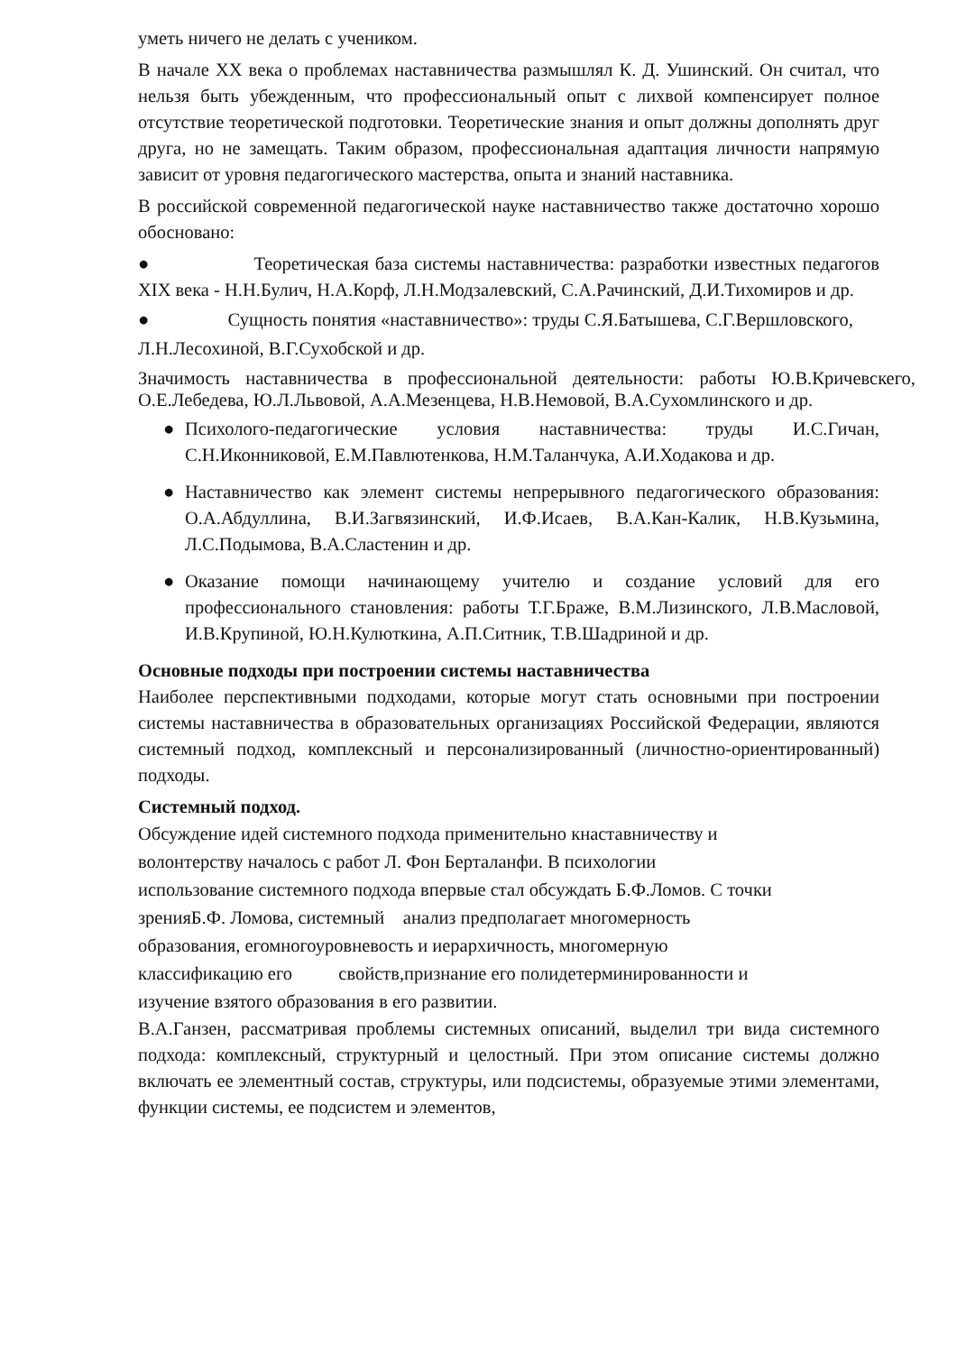уметь ничего не делать с учеником.
В начале XX века о проблемах наставничества размышлял К. Д. Ушинский. Он считал, что нельзя быть убежденным, что профессиональный опыт с лихвой компенсирует полное отсутствие теоретической подготовки. Теоретические знания и опыт должны дополнять друг друга, но не замещать. Таким образом, профессиональная адаптация личности напрямую зависит от уровня педагогического мастерства, опыта и знаний наставника.
В российской современной педагогической науке наставничество также достаточно хорошо обосновано:
● Теоретическая база системы наставничества: разработки известных педагогов XIX века - Н.Н.Булич, Н.А.Корф, Л.Н.Модзалевский, С.А.Рачинский, Д.И.Тихомиров и др.
● Сущность понятия «наставничество»: труды С.Я.Батышева, С.Г.Вершловского,
Л.Н.Лесохиной, В.Г.Сухобской и др.
Значимость наставничества в профессиональной деятельности: работы Ю.В.Кричевскего, О.Е.Лебедева, Ю.Л.Львовой, А.А.Мезенцева, Н.В.Немовой, В.А.Сухомлинского и др.
● Психолого-педагогические условия наставничества: труды И.С.Гичан, С.Н.Иконниковой, Е.М.Павлютенкова, Н.М.Таланчука, А.И.Ходакова и др.
● Наставничество как элемент системы непрерывного педагогического образования: О.А.Абдуллина, В.И.Загвязинский, И.Ф.Исаев, В.А.Кан-Калик, Н.В.Кузьмина, Л.С.Подымова, В.А.Сластенин и др.
● Оказание помощи начинающему учителю и создание условий для его профессионального становления: работы Т.Г.Браже, В.М.Лизинского, Л.В.Масловой, И.В.Крупиной, Ю.Н.Кулюткина, А.П.Ситник, Т.В.Шадриной и др.
Основные подходы при построении системы наставничества
Наиболее перспективными подходами, которые могут стать основными при построении системы наставничества в образовательных организациях Российской Федерации, являются системный подход, комплексный и персонализированный (личностно-ориентированный) подходы.
Системный подход.
Обсуждение идей системного подхода применительно кнаставничеству и
волонтерству началось с работ Л. Фон Берталанфи. В психологии
использование системного подхода впервые стал обсуждать Б.Ф.Ломов. С точки
зренияБ.Ф. Ломова, системный анализ предполагает многомерность
образования, егомногоуровневость и иерархичность, многомерную
классификацию его свойств,признание его полидетерминированности и
изучение взятого образования в его развитии.
В.А.Ганзен, рассматривая проблемы системных описаний, выделил три вида системного подхода: комплексный, структурный и целостный. При этом описание системы должно включать ее элементный состав, структуры, или подсистемы, образуемые этими элементами, функции системы, ее подсистем и элементов,